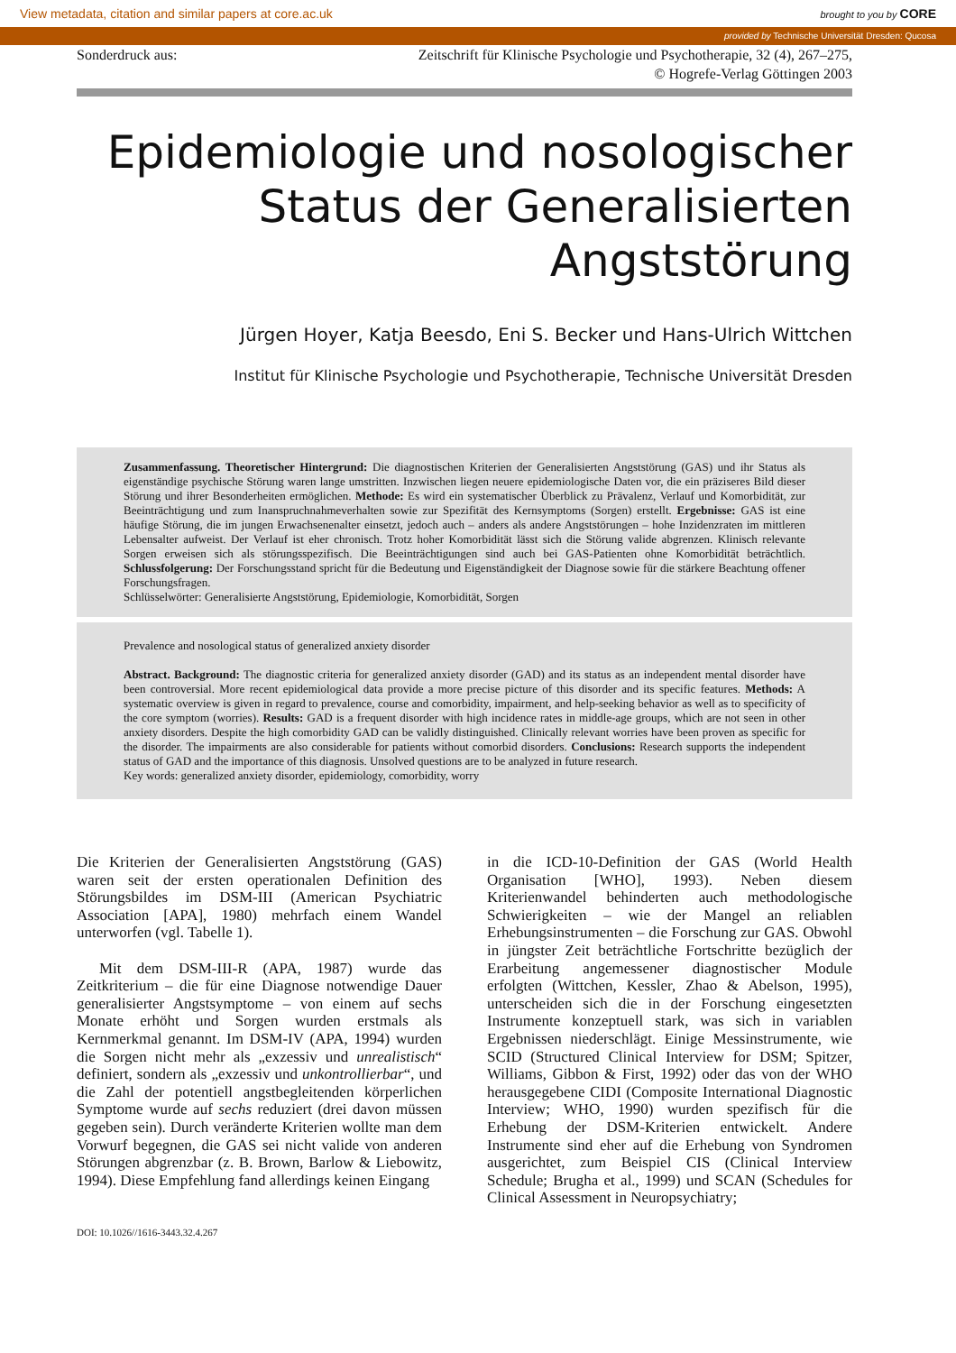View metadata, citation and similar papers at core.ac.uk brought to you by CORE
provided by Technische Universität Dresden: Qucosa
Sonderdruck aus: Zeitschrift für Klinische Psychologie und Psychotherapie, 32 (4), 267–275,
© Hogrefe-Verlag Göttingen 2003
Epidemiologie und nosologischer
Status der Generalisierten
Angststörung
Jürgen Hoyer, Katja Beesdo, Eni S. Becker und Hans-Ulrich Wittchen
Institut für Klinische Psychologie und Psychotherapie, Technische Universität Dresden
Zusammenfassung. Theoretischer Hintergrund: Die diagnostischen Kriterien der Generalisierten Angststörung (GAS) und ihr Status als eigenständige psychische Störung waren lange umstritten. Inzwischen liegen neuere epidemiologische Daten vor, die ein präziseres Bild dieser Störung und ihrer Besonderheiten ermöglichen. Methode: Es wird ein systematischer Überblick zu Prävalenz, Verlauf und Komorbidität, zur Beeinträchtigung und zum Inanspruchnahmeverhalten sowie zur Spezifität des Kernsymptoms (Sorgen) erstellt. Ergebnisse: GAS ist eine häufige Störung, die im jungen Erwachsenenalter einsetzt, jedoch auch – anders als andere Angststörungen – hohe Inzidenzraten im mittleren Lebensalter aufweist. Der Verlauf ist eher chronisch. Trotz hoher Komorbidität lässt sich die Störung valide abgrenzen. Klinisch relevante Sorgen erweisen sich als störungsspezifisch. Die Beeinträchtigungen sind auch bei GAS-Patienten ohne Komorbidität beträchtlich. Schlussfolgerung: Der Forschungsstand spricht für die Bedeutung und Eigenständigkeit der Diagnose sowie für die stärkere Beachtung offener Forschungsfragen.
Schlüsselwörter: Generalisierte Angststörung, Epidemiologie, Komorbidität, Sorgen
Prevalence and nosological status of generalized anxiety disorder
Abstract. Background: The diagnostic criteria for generalized anxiety disorder (GAD) and its status as an independent mental disorder have been controversial. More recent epidemiological data provide a more precise picture of this disorder and its specific features. Methods: A systematic overview is given in regard to prevalence, course and comorbidity, impairment, and help-seeking behavior as well as to specificity of the core symptom (worries). Results: GAD is a frequent disorder with high incidence rates in middle-age groups, which are not seen in other anxiety disorders. Despite the high comorbidity GAD can be validly distinguished. Clinically relevant worries have been proven as specific for the disorder. The impairments are also considerable for patients without comorbid disorders. Conclusions: Research supports the independent status of GAD and the importance of this diagnosis. Unsolved questions are to be analyzed in future research.
Key words: generalized anxiety disorder, epidemiology, comorbidity, worry
Die Kriterien der Generalisierten Angststörung (GAS) waren seit der ersten operationalen Definition des Störungsbildes im DSM-III (American Psychiatric Association [APA], 1980) mehrfach einem Wandel unterworfen (vgl. Tabelle 1).
Mit dem DSM-III-R (APA, 1987) wurde das Zeitkriterium – die für eine Diagnose notwendige Dauer generalisierter Angstsymptome – von einem auf sechs Monate erhöht und Sorgen wurden erstmals als Kernmerkmal genannt. Im DSM-IV (APA, 1994) wurden die Sorgen nicht mehr als „exzessiv und unrealistisch“ definiert, sondern als „exzessiv und unkontrollierbar“, und die Zahl der potentiell angstbegleitenden körperlichen Symptome wurde auf sechs reduziert (drei davon müssen gegeben sein). Durch veränderte Kriterien wollte man dem Vorwurf begegnen, die GAS sei nicht valide von anderen Störungen abgrenzbar (z. B. Brown, Barlow & Liebowitz, 1994). Diese Empfehlung fand allerdings keinen Eingang
in die ICD-10-Definition der GAS (World Health Organisation [WHO], 1993). Neben diesem Kriterienwandel behinderten auch methodologische Schwierigkeiten – wie der Mangel an reliablen Erhebungsinstrumenten – die Forschung zur GAS. Obwohl in jüngster Zeit beträchtliche Fortschritte bezüglich der Erarbeitung angemessener diagnostischer Module erfolgten (Wittchen, Kessler, Zhao & Abelson, 1995), unterscheiden sich die in der Forschung eingesetzten Instrumente konzeptuell stark, was sich in variablen Ergebnissen niederschlägt. Einige Messinstrumente, wie SCID (Structured Clinical Interview for DSM; Spitzer, Williams, Gibbon & First, 1992) oder das von der WHO herausgegebene CIDI (Composite International Diagnostic Interview; WHO, 1990) wurden spezifisch für die Erhebung der DSM-Kriterien entwickelt. Andere Instrumente sind eher auf die Erhebung von Syndromen ausgerichtet, zum Beispiel CIS (Clinical Interview Schedule; Brugha et al., 1999) und SCAN (Schedules for Clinical Assessment in Neuropsychiatry;
DOI: 10.1026//1616-3443.32.4.267